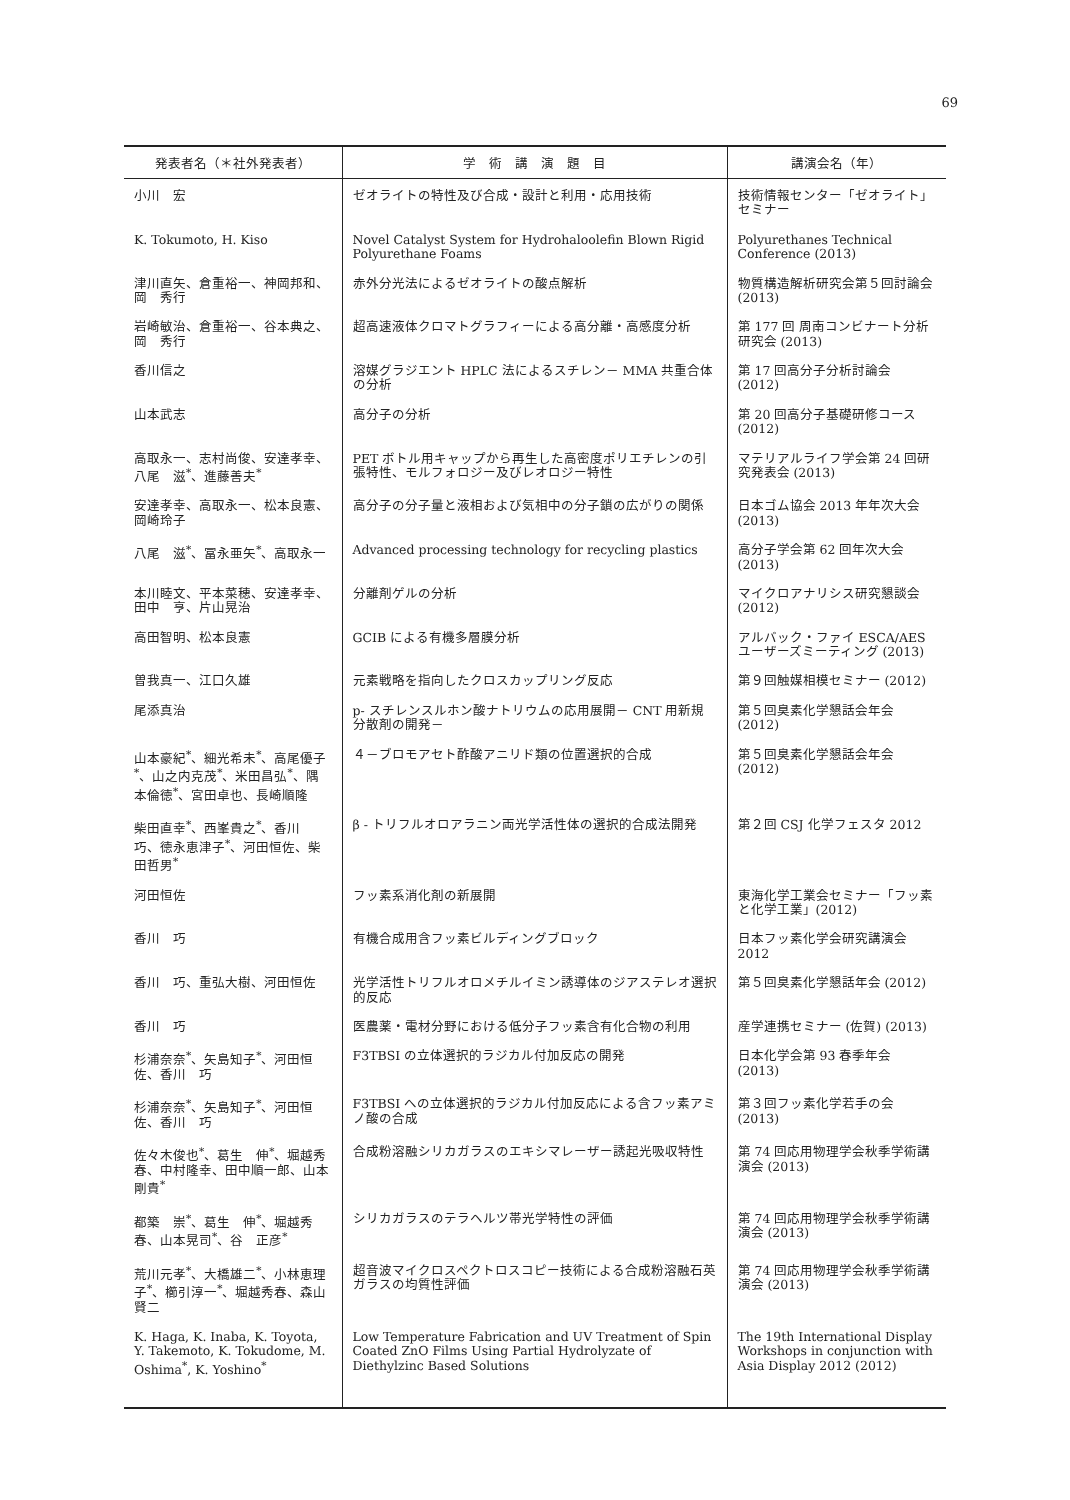69
| 発表者名（＊社外発表者） | 学 術 講 演 題 目 | 講演会名（年） |
| --- | --- | --- |
| 小川 宏 | ゼオライトの特性及び合成・設計と利用・応用技術 | 技術情報センター「ゼオライト」セミナー |
| K. Tokumoto, H. Kiso | Novel Catalyst System for Hydrohaloolefin Blown Rigid Polyurethane Foams | Polyurethanes Technical Conference (2013) |
| 津川直矢、倉重裕一、神岡邦和、岡 秀行 | 赤外分光法によるゼオライトの酸点解析 | 物質構造解析研究会第５回討論会 (2013) |
| 岩崎敏治、倉重裕一、谷本典之、岡 秀行 | 超高速液体クロマトグラフィーによる高分離・高感度分析 | 第 177 回 周南コンビナート分析研究会 (2013) |
| 香川信之 | 溶媒グラジエント HPLC 法によるスチレン－ MMA 共重合体の分析 | 第 17 回高分子分析討論会 (2012) |
| 山本武志 | 高分子の分析 | 第 20 回高分子基礎研修コース (2012) |
| 高取永一、志村尚俊、安達孝幸、八尾 滋<sup>*</sup>、進藤善夫<sup>*</sup> | PET ボトル用キャップから再生した高密度ポリエチレンの引張特性、モルフォロジー及びレオロジー特性 | マテリアルライフ学会第 24 回研究発表会 (2013) |
| 安達孝幸、高取永一、松本良憲、岡崎玲子 | 高分子の分子量と液相および気相中の分子鎖の広がりの関係 | 日本ゴム協会 2013 年年次大会 (2013) |
| 八尾 滋<sup>*</sup>、冨永亜矢<sup>*</sup>、高取永一 | Advanced processing technology for recycling plastics | 高分子学会第 62 回年次大会 (2013) |
| 本川睦文、平本菜穂、安達孝幸、田中 亨、片山晃治 | 分離剤ゲルの分析 | マイクロアナリシス研究懇談会 (2012) |
| 高田智明、松本良憲 | GCIB による有機多層膜分析 | アルバック・ファイ ESCA/AES ユーザーズミーティング (2013) |
| 曽我真一、江口久雄 | 元素戦略を指向したクロスカップリング反応 | 第９回触媒相模セミナー (2012) |
| 尾添真治 | p- スチレンスルホン酸ナトリウムの応用展開－ CNT 用新規分散剤の開発－ | 第５回臭素化学懇話会年会 (2012) |
| 山本豪紀<sup>*</sup>、細光希未<sup>*</sup>、高尾優子<sup>*</sup>、山之内克茂<sup>*</sup>、米田昌弘<sup>*</sup>、隅本倫徳<sup>*</sup>、宮田卓也、長崎順隆 | ４－ブロモアセト酢酸アニリド類の位置選択的合成 | 第５回臭素化学懇話会年会 (2012) |
| 柴田直幸<sup>*</sup>、西峯貴之<sup>*</sup>、香川 巧、徳永恵津子<sup>*</sup>、河田恒佐、柴田哲男<sup>*</sup> | β - トリフルオロアラニン両光学活性体の選択的合成法開発 | 第２回 CSJ 化学フェスタ 2012 |
| 河田恒佐 | フッ素系消化剤の新展開 | 東海化学工業会セミナー「フッ素と化学工業」(2012) |
| 香川 巧 | 有機合成用含フッ素ビルディングブロック | 日本フッ素化学会研究講演会 2012 |
| 香川 巧、重弘大樹、河田恒佐 | 光学活性トリフルオロメチルイミン誘導体のジアステレオ選択的反応 | 第５回臭素化学懇話年会 (2012) |
| 香川 巧 | 医農薬・電材分野における低分子フッ素含有化合物の利用 | 産学連携セミナー (佐賀) (2013) |
| 杉浦奈奈<sup>*</sup>、矢島知子<sup>*</sup>、河田恒佐、香川 巧 | F3TBSI の立体選択的ラジカル付加反応の開発 | 日本化学会第 93 春季年会 (2013) |
| 杉浦奈奈<sup>*</sup>、矢島知子<sup>*</sup>、河田恒佐、香川 巧 | F3TBSI への立体選択的ラジカル付加反応による含フッ素アミノ酸の合成 | 第３回フッ素化学若手の会 (2013) |
| 佐々木俊也<sup>*</sup>、葛生 伸<sup>*</sup>、堀越秀春、中村隆幸、田中順一郎、山本剛貴<sup>*</sup> | 合成粉溶融シリカガラスのエキシマレーザー誘起光吸収特性 | 第 74 回応用物理学会秋季学術講演会 (2013) |
| 都築 崇<sup>*</sup>、葛生 伸<sup>*</sup>、堀越秀春、山本晃司<sup>*</sup>、谷 正彦<sup>*</sup> | シリカガラスのテラヘルツ帯光学特性の評価 | 第 74 回応用物理学会秋季学術講演会 (2013) |
| 荒川元孝<sup>*</sup>、大橋雄二<sup>*</sup>、小林恵理子<sup>*</sup>、櫛引淳一<sup>*</sup>、堀越秀春、森山賢二 | 超音波マイクロスペクトロスコピー技術による合成粉溶融石英ガラスの均質性評価 | 第 74 回応用物理学会秋季学術講演会 (2013) |
| K. Haga, K. Inaba, K. Toyota, Y. Takemoto, K. Tokudome, M. Oshima<sup>*</sup>, K. Yoshino<sup>*</sup> | Low Temperature Fabrication and UV Treatment of Spin Coated ZnO Films Using Partial Hydrolyzate of Diethylzinc Based Solutions | The 19th International Display Workshops in conjunction with Asia Display 2012 (2012) |